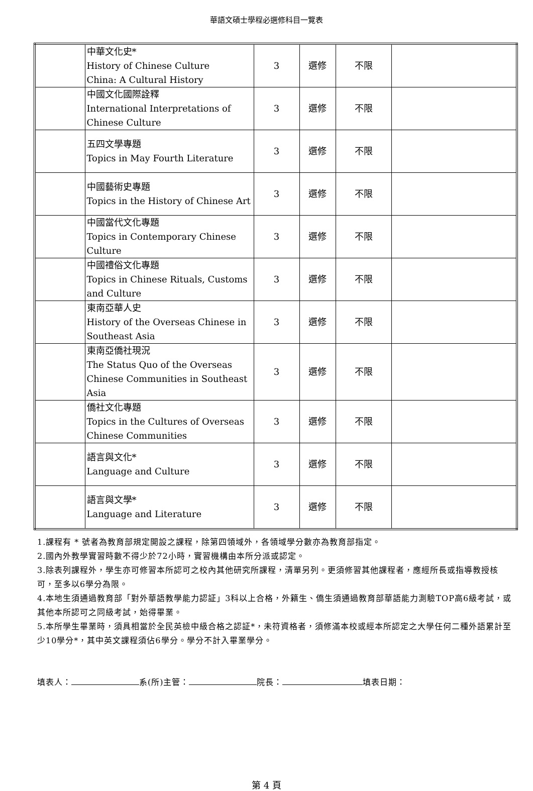華語文碩士學程必選修科目一覽表
| | 中華文化史* History of Chinese Culture China: A Cultural History | 3 | 選修 | 不限 | |
| | 中國文化國際詮釋 International Interpretations of Chinese Culture | 3 | 選修 | 不限 | |
| | 五四文學專題 Topics in May Fourth Literature | 3 | 選修 | 不限 | |
| | 中國藝術史專題 Topics in the History of Chinese Art | 3 | 選修 | 不限 | |
| | 中國當代文化專題 Topics in Contemporary Chinese Culture | 3 | 選修 | 不限 | |
| | 中國禮俗文化專題 Topics in Chinese Rituals, Customs and Culture | 3 | 選修 | 不限 | |
| | 東南亞華人史 History of the Overseas Chinese in Southeast Asia | 3 | 選修 | 不限 | |
| | 東南亞僑社現況 The Status Quo of the Overseas Chinese Communities in Southeast Asia | 3 | 選修 | 不限 | |
| | 僑社文化專題 Topics in the Cultures of Overseas Chinese Communities | 3 | 選修 | 不限 | |
| | 語言與文化* Language and Culture | 3 | 選修 | 不限 | |
| | 語言與文學* Language and Literature | 3 | 選修 | 不限 | |
1.課程有 * 號者為教育部規定開設之課程，除第四領域外，各領域學分數亦為教育部指定。
2.國內外教學實習時數不得少於72小時，實習機構由本所分派或認定。
3.除表列課程外，學生亦可修習本所認可之校內其他研究所課程，清單另列。更須修習其他課程者，應經所長或指導教授核可，至多以6學分為限。
4.本地生須通過教育部「對外華語教學能力認証」3科以上合格，外籍生、僑生須通過教育部華語能力測驗TOP高6級考試，或其他本所認可之同級考試，始得畢業。
5.本所學生畢業時，須具相當於全民英檢中級合格之認証*，未符資格者，須修滿本校或經本所認定之大學任何二種外語累計至少10學分*，其中英文課程須佔6學分。學分不計入畢業學分。
填表人： 系(所)主管： 院長： 填表日期：
第 4 頁